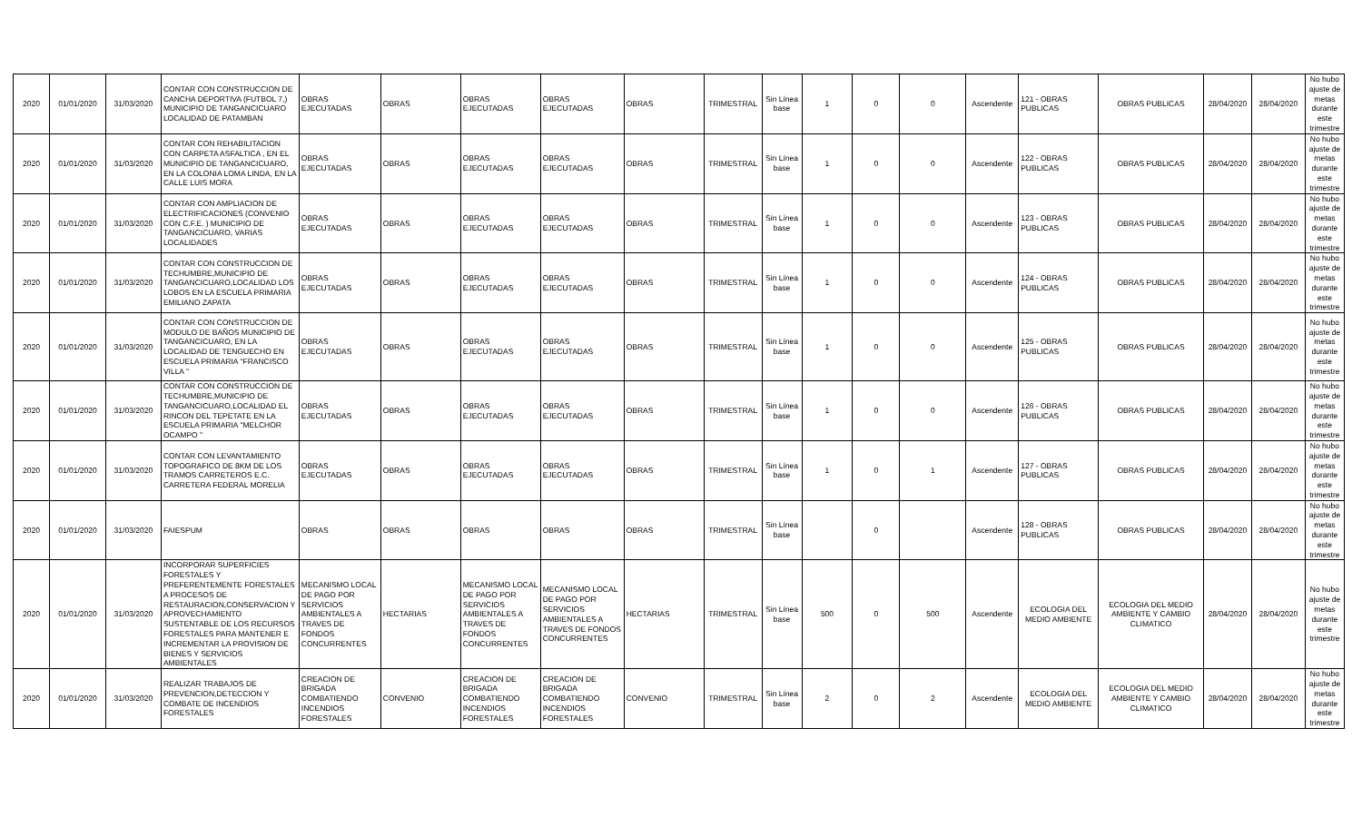| 2020 | 01/01/2020 | 31/03/2020 | CONTAR CON CONSTRUCCION DE CANCHA DEPORTIVA (FUTBOL 7,) MUNICIPIO DE TANGANCICUARO LOCALIDAD DE PATAMBAN | OBRAS EJECUTADAS | OBRAS | OBRAS EJECUTADAS | OBRAS EJECUTADAS | OBRAS | TRIMESTRAL | Sin Línea base | 1 | 0 | 0 | Ascendente | 121 - OBRAS PUBLICAS | OBRAS PUBLICAS | 28/04/2020 | 28/04/2020 | No hubo ajuste de metas durante este trimestre |
| 2020 | 01/01/2020 | 31/03/2020 | CONTAR CON REHABILITACION CON CARPETA ASFALTICA , EN EL MUNICIPIO DE TANGANCICUARO, EN LA COLONIA LOMA LINDA, EN LA CALLE LUIS MORA | OBRAS EJECUTADAS | OBRAS | OBRAS EJECUTADAS | OBRAS EJECUTADAS | OBRAS | TRIMESTRAL | Sin Línea base | 1 | 0 | 0 | Ascendente | 122 - OBRAS PUBLICAS | OBRAS PUBLICAS | 28/04/2020 | 28/04/2020 | No hubo ajuste de metas durante este trimestre |
| 2020 | 01/01/2020 | 31/03/2020 | CONTAR CON AMPLIACION DE ELECTRIFICACIONES (CONVENIO CON C.F.E. ) MUNICIPIO DE TANGANCICUARO, VARIAS LOCALIDADES | OBRAS EJECUTADAS | OBRAS | OBRAS EJECUTADAS | OBRAS EJECUTADAS | OBRAS | TRIMESTRAL | Sin Línea base | 1 | 0 | 0 | Ascendente | 123 - OBRAS PUBLICAS | OBRAS PUBLICAS | 28/04/2020 | 28/04/2020 | No hubo ajuste de metas durante este trimestre |
| 2020 | 01/01/2020 | 31/03/2020 | CONTAR CON CONSTRUCCION DE TECHUMBRE,MUNICIPIO DE TANGANCICUARO,LOCALIDAD LOS LOBOS EN LA ESCUELA PRIMARIA EMILIANO ZAPATA | OBRAS EJECUTADAS | OBRAS | OBRAS EJECUTADAS | OBRAS EJECUTADAS | OBRAS | TRIMESTRAL | Sin Línea base | 1 | 0 | 0 | Ascendente | 124 - OBRAS PUBLICAS | OBRAS PUBLICAS | 28/04/2020 | 28/04/2020 | No hubo ajuste de metas durante este trimestre |
| 2020 | 01/01/2020 | 31/03/2020 | CONTAR CON CONSTRUCCION DE MODULO DE BAÑOS MUNICIPIO DE TANGANCICUARO, EN LA LOCALIDAD DE TENGUECHO EN ESCUELA PRIMARIA "FRANCISCO VILLA " | OBRAS EJECUTADAS | OBRAS | OBRAS EJECUTADAS | OBRAS EJECUTADAS | OBRAS | TRIMESTRAL | Sin Línea base | 1 | 0 | 0 | Ascendente | 125 - OBRAS PUBLICAS | OBRAS PUBLICAS | 28/04/2020 | 28/04/2020 | No hubo ajuste de metas durante este trimestre |
| 2020 | 01/01/2020 | 31/03/2020 | CONTAR CON CONSTRUCCION DE TECHUMBRE,MUNICIPIO DE TANGANCICUARO,LOCALIDAD EL RINCON DEL TEPETATE EN LA ESCUELA PRIMARIA "MELCHOR OCAMPO " | OBRAS EJECUTADAS | OBRAS | OBRAS EJECUTADAS | OBRAS EJECUTADAS | OBRAS | TRIMESTRAL | Sin Línea base | 1 | 0 | 0 | Ascendente | 126 - OBRAS PUBLICAS | OBRAS PUBLICAS | 28/04/2020 | 28/04/2020 | No hubo ajuste de metas durante este trimestre |
| 2020 | 01/01/2020 | 31/03/2020 | CONTAR CON LEVANTAMIENTO TOPOGRAFICO DE 8KM DE LOS TRAMOS CARRETEROS E.C. CARRETERA FEDERAL MORELIA | OBRAS EJECUTADAS | OBRAS | OBRAS EJECUTADAS | OBRAS EJECUTADAS | OBRAS | TRIMESTRAL | Sin Línea base | 1 | 0 | 1 | Ascendente | 127 - OBRAS PUBLICAS | OBRAS PUBLICAS | 28/04/2020 | 28/04/2020 | No hubo ajuste de metas durante este trimestre |
| 2020 | 01/01/2020 | 31/03/2020 | FAIESPUM | OBRAS | OBRAS | OBRAS | OBRAS | OBRAS | TRIMESTRAL | Sin Línea base | | 0 | | Ascendente | 128 - OBRAS PUBLICAS | OBRAS PUBLICAS | 28/04/2020 | 28/04/2020 | No hubo ajuste de metas durante este trimestre |
| 2020 | 01/01/2020 | 31/03/2020 | INCORPORAR SUPERFICIES FORESTALES Y PREFERENTEMENTE FORESTALES A PROCESOS DE RESTAURACION,CONSERVACION Y APROVECHAMIENTO SUSTENTABLE DE LOS RECURSOS FORESTALES PARA MANTENER E INCREMENTAR LA PROVISION DE BIENES Y SERVICIOS AMBIENTALES | MECANISMO LOCAL DE PAGO POR SERVICIOS AMBIENTALES A TRAVES DE FONDOS CONCURRENTES | HECTARIAS | MECANISMO LOCAL DE PAGO POR SERVICIOS AMBIENTALES A TRAVES DE FONDOS CONCURRENTES | MECANISMO LOCAL DE PAGO POR SERVICIOS AMBIENTALES A TRAVES DE FONDOS CONCURRENTES | HECTARIAS | TRIMESTRAL | Sin Línea base | 500 | 0 | 500 | Ascendente | ECOLOGIA DEL MEDIO AMBIENTE | ECOLOGIA DEL MEDIO AMBIENTE Y CAMBIO CLIMATICO | 28/04/2020 | 28/04/2020 | No hubo ajuste de metas durante este trimestre |
| 2020 | 01/01/2020 | 31/03/2020 | REALIZAR TRABAJOS DE PREVENCION,DETECCION Y COMBATE DE INCENDIOS FORESTALES | CREACION DE BRIGADA COMBATIENDO INCENDIOS FORESTALES | CONVENIO | CREACION DE BRIGADA COMBATIENDO INCENDIOS FORESTALES | CREACION DE BRIGADA COMBATIENDO INCENDIOS FORESTALES | CONVENIO | TRIMESTRAL | Sin Línea base | 2 | 0 | 2 | Ascendente | ECOLOGIA DEL MEDIO AMBIENTE | ECOLOGIA DEL MEDIO AMBIENTE Y CAMBIO CLIMATICO | 28/04/2020 | 28/04/2020 | No hubo ajuste de metas durante este trimestre |